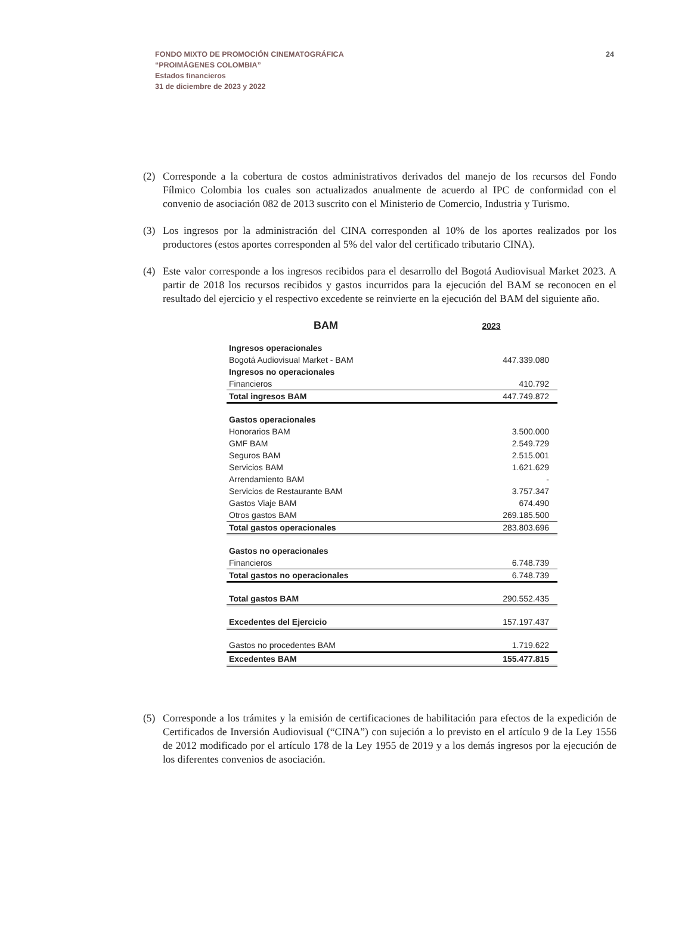24 FONDO MIXTO DE PROMOCIÓN CINEMATOGRÁFICA
“PROIMÁGENES COLOMBIA”
Estados financieros
31 de diciembre de 2023 y 2022
(2) Corresponde a la cobertura de costos administrativos derivados del manejo de los recursos del Fondo Fílmico Colombia los cuales son actualizados anualmente de acuerdo al IPC de conformidad con el convenio de asociación 082 de 2013 suscrito con el Ministerio de Comercio, Industria y Turismo.
(3) Los ingresos por la administración del CINA corresponden al 10% de los aportes realizados por los productores (estos aportes corresponden al 5% del valor del certificado tributario CINA).
(4) Este valor corresponde a los ingresos recibidos para el desarrollo del Bogotá Audiovisual Market 2023. A partir de 2018 los recursos recibidos y gastos incurridos para la ejecución del BAM se reconocen en el resultado del ejercicio y el respectivo excedente se reinvierte en la ejecución del BAM del siguiente año.
| BAM | 2023 |
| --- | --- |
| Ingresos operacionales | |
| Bogotá Audiovisual Market - BAM | 447.339.080 |
| Ingresos no operacionales | |
| Financieros | 410.792 |
| Total ingresos BAM | 447.749.872 |
| Gastos operacionales | |
| Honorarios BAM | 3.500.000 |
| GMF BAM | 2.549.729 |
| Seguros BAM | 2.515.001 |
| Servicios BAM | 1.621.629 |
| Arrendamiento BAM | - |
| Servicios de Restaurante BAM | 3.757.347 |
| Gastos Viaje BAM | 674.490 |
| Otros gastos BAM | 269.185.500 |
| Total gastos operacionales | 283.803.696 |
| Gastos no operacionales | |
| Financieros | 6.748.739 |
| Total gastos no operacionales | 6.748.739 |
| Total gastos BAM | 290.552.435 |
| Excedentes del Ejercicio | 157.197.437 |
| Gastos no procedentes BAM | 1.719.622 |
| Excedentes BAM | 155.477.815 |
(5) Corresponde a los trámites y la emisión de certificaciones de habilitación para efectos de la expedición de Certificados de Inversión Audiovisual (“CINA”) con sujeción a lo previsto en el artículo 9 de la Ley 1556 de 2012 modificado por el artículo 178 de la Ley 1955 de 2019 y a los demás ingresos por la ejecución de los diferentes convenios de asociación.